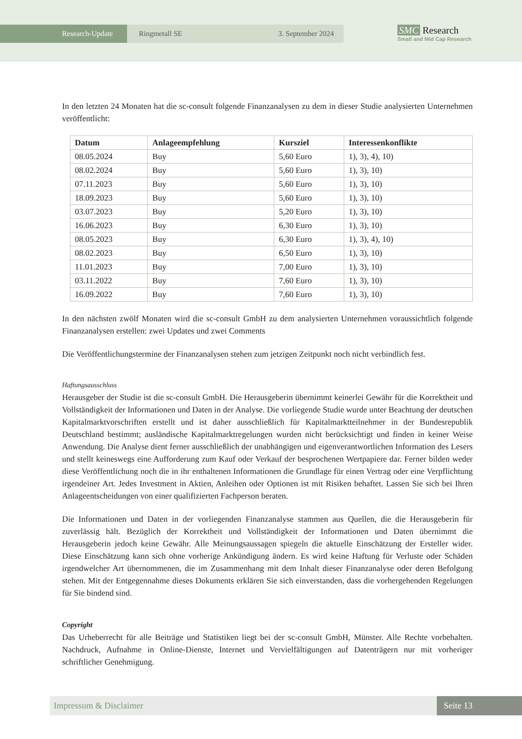Research-Update Ringmetall SE 3. September 2024
SMC Research
Small and Mid Cap Research
In den letzten 24 Monaten hat die sc-consult folgende Finanzanalysen zu dem in dieser Studie analysierten Unternehmen veröffentlicht:
| Datum | Anlageempfehlung | Kursziel | Interessenkonflikte |
| --- | --- | --- | --- |
| 08.05.2024 | Buy | 5,60 Euro | 1), 3), 4), 10) |
| 08.02.2024 | Buy | 5,60 Euro | 1), 3), 10) |
| 07.11.2023 | Buy | 5,60 Euro | 1), 3), 10) |
| 18.09.2023 | Buy | 5,60 Euro | 1), 3), 10) |
| 03.07.2023 | Buy | 5,20 Euro | 1), 3), 10) |
| 16.06.2023 | Buy | 6,30 Euro | 1), 3), 10) |
| 08.05.2023 | Buy | 6,30 Euro | 1), 3), 4), 10) |
| 08.02.2023 | Buy | 6,50 Euro | 1), 3), 10) |
| 11.01.2023 | Buy | 7,00 Euro | 1), 3), 10) |
| 03.11.2022 | Buy | 7,60 Euro | 1), 3), 10) |
| 16.09.2022 | Buy | 7,60 Euro | 1), 3), 10) |
In den nächsten zwölf Monaten wird die sc-consult GmbH zu dem analysierten Unternehmen voraussichtlich folgende Finanzanalysen erstellen: zwei Updates und zwei Comments
Die Veröffentlichungstermine der Finanzanalysen stehen zum jetzigen Zeitpunkt noch nicht verbindlich fest.
Haftungsausschluss
Herausgeber der Studie ist die sc-consult GmbH. Die Herausgeberin übernimmt keinerlei Gewähr für die Korrektheit und Vollständigkeit der Informationen und Daten in der Analyse. Die vorliegende Studie wurde unter Beachtung der deutschen Kapitalmarktvorschriften erstellt und ist daher ausschließlich für Kapitalmarktteilnehmer in der Bundesrepublik Deutschland bestimmt; ausländische Kapitalmarktregelungen wurden nicht berücksichtigt und finden in keiner Weise Anwendung. Die Analyse dient ferner ausschließlich der unabhängigen und eigenverantwortlichen Information des Lesers und stellt keineswegs eine Aufforderung zum Kauf oder Verkauf der besprochenen Wertpapiere dar. Ferner bilden weder diese Veröffentlichung noch die in ihr enthaltenen Informationen die Grundlage für einen Vertrag oder eine Verpflichtung irgendeiner Art. Jedes Investment in Aktien, Anleihen oder Optionen ist mit Risiken behaftet. Lassen Sie sich bei Ihren Anlageentscheidungen von einer qualifizierten Fachperson beraten.
Die Informationen und Daten in der vorliegenden Finanzanalyse stammen aus Quellen, die die Herausgeberin für zuverlässig hält. Bezüglich der Korrektheit und Vollständigkeit der Informationen und Daten übernimmt die Herausgeberin jedoch keine Gewähr. Alle Meinungsaussagen spiegeln die aktuelle Einschätzung der Ersteller wider. Diese Einschätzung kann sich ohne vorherige Ankündigung ändern. Es wird keine Haftung für Verluste oder Schäden irgendwelcher Art übernommenen, die im Zusammenhang mit dem Inhalt dieser Finanzanalyse oder deren Befolgung stehen. Mit der Entgegennahme dieses Dokuments erklären Sie sich einverstanden, dass die vorhergehenden Regelungen für Sie bindend sind.
Copyright
Das Urheberrecht für alle Beiträge und Statistiken liegt bei der sc-consult GmbH, Münster. Alle Rechte vorbehalten. Nachdruck, Aufnahme in Online-Dienste, Internet und Vervielfältigungen auf Datenträgern nur mit vorheriger schriftlicher Genehmigung.
Impressum & Disclaimer Seite 13